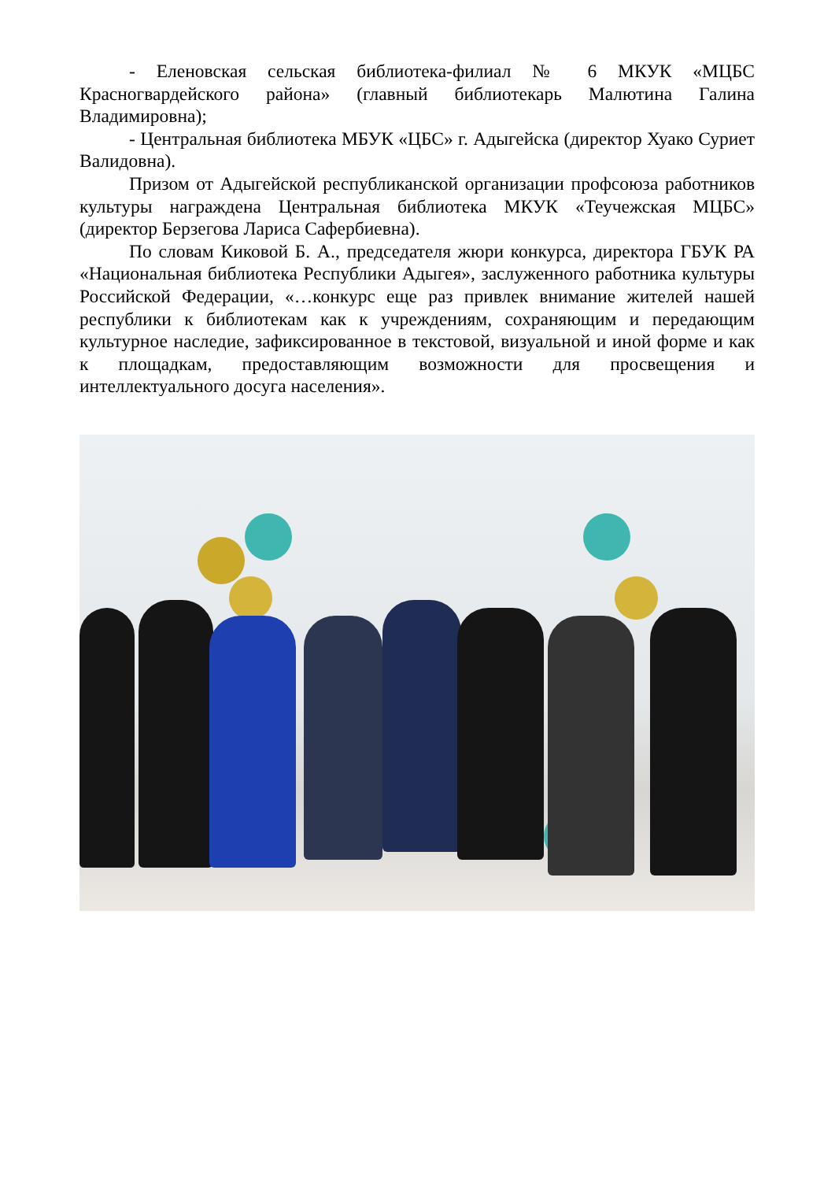- Еленовская сельская библиотека-филиал № 6 МКУК «МЦБС Красногвардейского района» (главный библиотекарь Малютина Галина Владимировна);
- Центральная библиотека МБУК «ЦБС» г. Адыгейска (директор Хуако Суриет Валидовна).
Призом от Адыгейской республиканской организации профсоюза работников культуры награждена Центральная библиотека МКУК «Теучежская МЦБС» (директор Берзегова Лариса Сафербиевна).
По словам Киковой Б. А., председателя жюри конкурса, директора ГБУК РА «Национальная библиотека Республики Адыгея», заслуженного работника культуры Российской Федерации, «…конкурс еще раз привлек внимание жителей нашей республики к библиотекам как к учреждениям, сохраняющим и передающим культурное наследие, зафиксированное в текстовой, визуальной и иной форме и как к площадкам, предоставляющим возможности для просвещения и интеллектуального досуга населения».